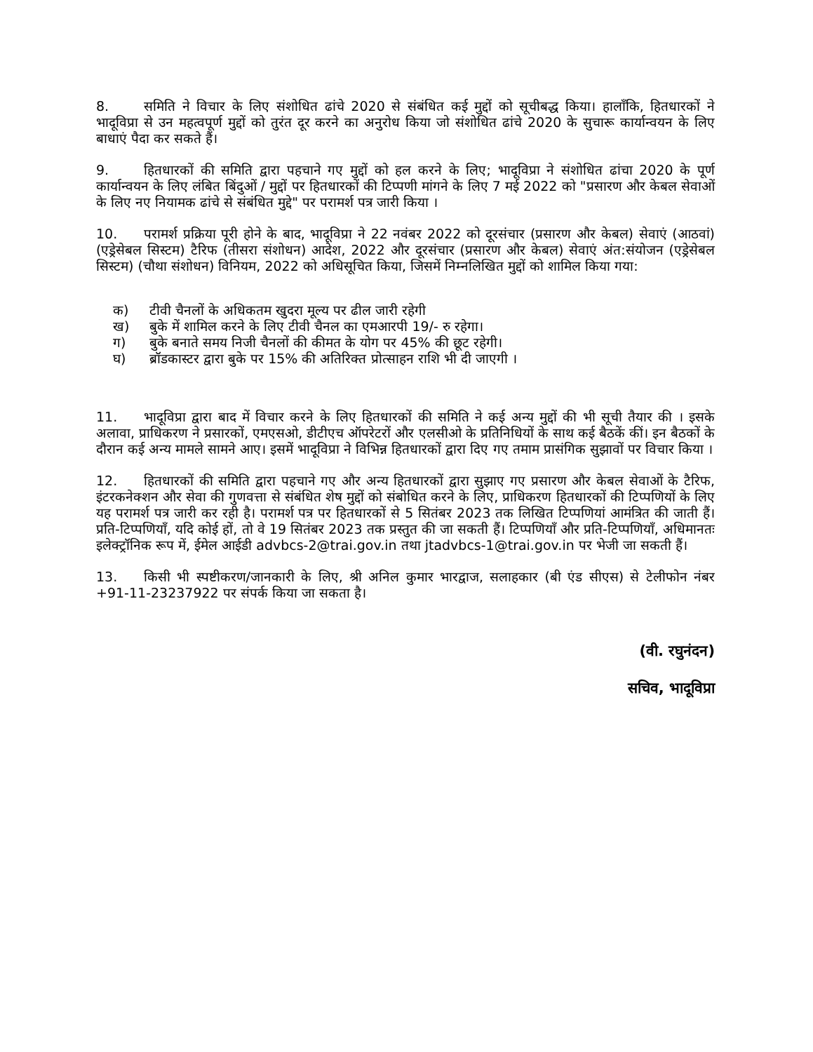8. समिति ने विचार के लिए संशोधित ढांचे 2020 से संबंधित कई मुद्दों को सूचीबद्ध किया। हालाँकि, हितधारकों ने भादूविप्रा से उन महत्वपूर्ण मुद्दों को तुरंत दूर करने का अनुरोध किया जो संशोधित ढांचे 2020 के सुचारू कार्यान्वयन के लिए बाधाएं पैदा कर सकते हैं।
9. हितधारकों की समिति द्वारा पहचाने गए मुद्दों को हल करने के लिए; भादूविप्रा ने संशोधित ढांचा 2020 के पूर्ण कार्यान्वयन के लिए लंबित बिंदुओं / मुद्दों पर हितधारकों की टिप्पणी मांगने के लिए 7 मई 2022 को "प्रसारण और केबल सेवाओं के लिए नए नियामक ढांचे से संबंधित मुद्दे" पर परामर्श पत्र जारी किया ।
10. परामर्श प्रक्रिया पूरी होने के बाद, भादूविप्रा ने 22 नवंबर 2022 को दूरसंचार (प्रसारण और केबल) सेवाएं (आठवां) (एड्रेसेबल सिस्टम) टैरिफ (तीसरा संशोधन) आदेश, 2022 और दूरसंचार (प्रसारण और केबल) सेवाएं अंत:संयोजन (एड्रेसेबल सिस्टम) (चौथा संशोधन) विनियम, 2022 को अधिसूचित किया, जिसमें निम्नलिखित मुद्दों को शामिल किया गया:
क) टीवी चैनलों के अधिकतम खुदरा मूल्य पर ढील जारी रहेगी
ख) बुके में शामिल करने के लिए टीवी चैनल का एमआरपी 19/- रु रहेगा।
ग) बुके बनाते समय निजी चैनलों की कीमत के योग पर 45% की छूट रहेगी।
घ) ब्रॉडकास्टर द्वारा बुके पर 15% की अतिरिक्त प्रोत्साहन राशि भी दी जाएगी ।
11. भादूविप्रा द्वारा बाद में विचार करने के लिए हितधारकों की समिति ने कई अन्य मुद्दों की भी सूची तैयार की । इसके अलावा, प्राधिकरण ने प्रसारकों, एमएसओ, डीटीएच ऑपरेटरों और एलसीओ के प्रतिनिधियों के साथ कई बैठकें कीं। इन बैठकों के दौरान कई अन्य मामले सामने आए। इसमें भादूविप्रा ने विभिन्न हितधारकों द्वारा दिए गए तमाम प्रासंगिक सुझावों पर विचार किया ।
12. हितधारकों की समिति द्वारा पहचाने गए और अन्य हितधारकों द्वारा सुझाए गए प्रसारण और केबल सेवाओं के टैरिफ, इंटरकनेक्शन और सेवा की गुणवत्ता से संबंधित शेष मुद्दों को संबोधित करने के लिए, प्राधिकरण हितधारकों की टिप्पणियों के लिए यह परामर्श पत्र जारी कर रही है। परामर्श पत्र पर हितधारकों से 5 सितंबर 2023 तक लिखित टिप्पणियां आमंत्रित की जाती हैं। प्रति-टिप्पणियाँ, यदि कोई हों, तो वे 19 सितंबर 2023 तक प्रस्तुत की जा सकती हैं। टिप्पणियाँ और प्रति-टिप्पणियाँ, अधिमानतः इलेक्ट्रॉनिक रूप में, ईमेल आईडी advbcs-2@trai.gov.in तथा jtadvbcs-1@trai.gov.in पर भेजी जा सकती हैं।
13. किसी भी स्पष्टीकरण/जानकारी के लिए, श्री अनिल कुमार भारद्वाज, सलाहकार (बी एंड सीएस) से टेलीफोन नंबर +91-11-23237922 पर संपर्क किया जा सकता है।
(वी. रघुनंदन)
सचिव, भादूविप्रा